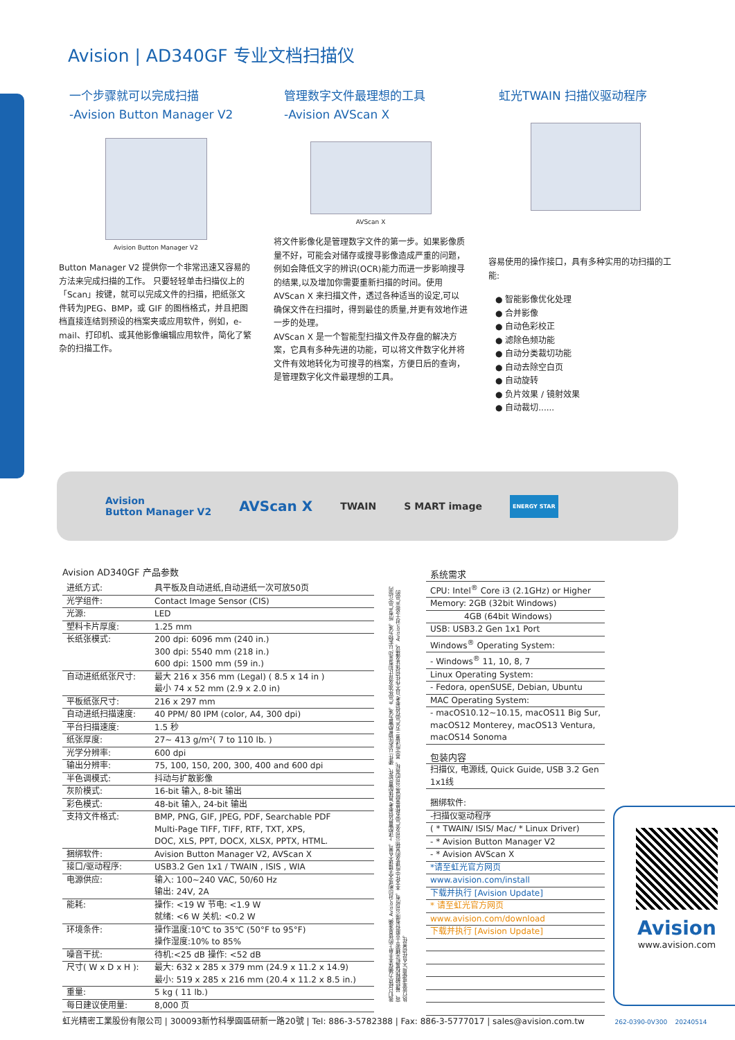Avision | AD340GF 专业文档扫描仪
一个步骤就可以完成扫描
-Avision Button Manager V2
Avision Button Manager V2
Button Manager V2 提供你一个非常迅速又容易的方法来完成扫描的工作。 只要轻轻单击扫描仪上的「Scan」按键，就可以完成文件的扫描，把纸张文件转为JPEG、BMP，或 GIF 的图档格式，并且把图档直接连结到预设的档案夹或应用软件，例如，e-mail、打印机、或其他影像编辑应用软件，简化了繁杂的扫描工作。
管理数字文件最理想的工具
-Avision AVScan X
AVScan X
将文件影像化是管理数字文件的第一步。如果影像质量不好，可能会对储存或搜寻影像造成严重的问题，例如会降低文字的辨识(OCR)能力而进一步影响搜寻的结果,以及增加你需要重新扫描的时间。使用AVScan X 来扫描文件，透过各种适当的设定,可以确保文件在扫描时，得到最佳的质量,并更有效地作进一步的处理。
AVScan X 是一个智能型扫描文件及存盘的解决方案，它具有多种先进的功能，可以将文件数字化并将文件有效地转化为可搜寻的档案，方便日后的查询，是管理数字化文件最理想的工具。
虹光TWAIN 扫描仪驱动程序
容易使用的操作接口，具有多种实用的功扫描的工能:
● 智能影像优化处理
● 合并影像
● 自动色彩校正
● 滤除色频功能
● 自动分类裁切功能
● 自动去除空白页
● 自动旋转
● 负片效果 / 镜射效果
● 自动裁切......
Avision
Button Manager V2 AVScan X TWAIN S MART image ENERGY STAR
Avision AD340GF 产品参数
| 进纸方式: | 具平板及自动进纸,自动进纸一次可放50页 |
| 光学组件: | Contact Image Sensor (CIS) |
| 光源: | LED |
| 塑料卡片厚度: | 1.25 mm |
| 长纸张模式: | 200 dpi: 6096 mm (240 in.) 300 dpi: 5540 mm (218 in.) 600 dpi: 1500 mm (59 in.) |
| 自动进纸纸张尺寸: | 最大 216 x 356 mm (Legal) ( 8.5 x 14 in ) 最小 74 x 52 mm (2.9 x 2.0 in) |
| 平板纸张尺寸: | 216 x 297 mm |
| 自动进纸扫描速度: | 40 PPM/ 80 IPM (color, A4, 300 dpi) |
| 平台扫描速度: | 1.5 秒 |
| 纸张厚度: | 27~ 413 g/m²( 7 to 110 lb. ) |
| 光学分辨率: | 600 dpi |
| 输出分辨率: | 75, 100, 150, 200, 300, 400 and 600 dpi |
| 半色调模式: | 抖动与扩散影像 |
| 灰阶模式: | 16-bit 输入, 8-bit 输出 |
| 彩色模式: | 48-bit 输入, 24-bit 输出 |
| 支持文件格式: | BMP, PNG, GIF, JPEG, PDF, Searchable PDF Multi-Page TIFF, TIFF, RTF, TXT, XPS, DOC, XLS, PPT, DOCX, XLSX, PPTX, HTML. |
| 捆绑软件: | Avision Button Manager V2, AVScan X |
| 接口/驱动程序: | USB3.2 Gen 1x1 / TWAIN , ISIS , WIA |
| 电源供应: | 输入: 100~240 VAC, 50/60 Hz 输出: 24V, 2A |
| 能耗: | 操作: <19 W 节电: <1.9 W 就绪: <6 W 关机: <0.2 W |
| 环境条件: | 操作温度:10℃ to 35℃ (50°F to 95°F) 操作湿度:10% to 85% |
| 噪音干扰: | 待机:<25 dB 操作: <52 dB |
| 尺寸( W x D x H ): | 最大: 632 x 285 x 379 mm (24.9 x 11.2 x 14.9) 最小: 519 x 285 x 216 mm (20.4 x 11.2 x 8.5 in.) |
| 重量: | 5 kg ( 11 lb.) |
| 每日建议使用量: | 8,000 页 |
我们已经尽力确保本手册上的信息准确, Avision对印刷或文字错误不负责。上述配置仅供参考,具体配置(软件、硬件)以实际销售配置为准。产品外观及设计如有变动,以实物为准。所有产品介绍内容、最终解释权属虹光精密工业股份有限公司所有。本文件中所提及的其他公司及产品名称是其所属公司的商标。其中所述第三方产品仅供参考,且不作任何保证及建议。Avision对于这些产品的执行效率或使用,不负任何责任。
| 系统需求 |
| CPU: Intel<sup>®</sup> Core i3 (2.1GHz) or Higher |
| Memory: 2GB (32bit Windows) |
| 4GB (64bit Windows) |
| USB: USB3.2 Gen 1x1 Port |
| Windows<sup>®</sup> Operating System: |
| - Windows<sup>®</sup> 11, 10, 8, 7 |
| Linux Operating System: |
| - Fedora, openSUSE, Debian, Ubuntu |
| MAC Operating System: |
| - macOS10.12~10.15, macOS11 Big Sur, macOS12 Monterey, macOS13 Ventura, macOS14 Sonoma |
| 包装内容 |
| 扫描仪, 电源线, Quick Guide, USB 3.2 Gen 1x1线 |
| 捆绑软件: |
| -扫描仪驱动程序 |
| ( * TWAIN/ ISIS/ Mac/ * Linux Driver) |
| - * Avision Button Manager V2 |
| - * Avision AVScan X |
| *请至虹光官方网页 |
| www.avision.com/install |
| 下载并执行 [Avision Update] |
| * 请至虹光官方网页 |
| www.avision.com/download |
| 下载并执行 [Avision Update] |
Avision
www.avision.com
虹光精密工業股份有限公司 | 300093新竹科學園區研新一路20號 | Tel: 886-3-5782388 | Fax: 886-3-5777017 | sales@avision.com.tw 262-0390-0V300 20240514